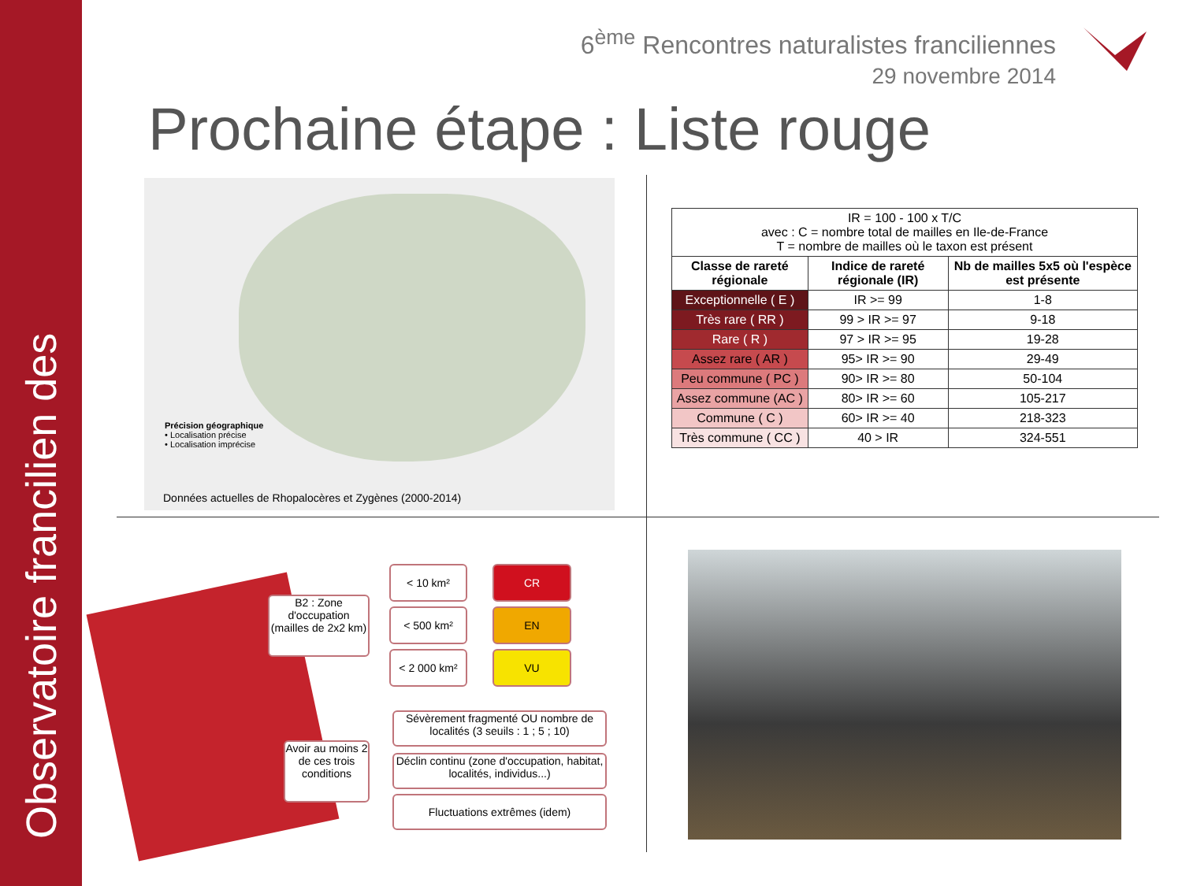Observatoire francilien des
6<sup>ème</sup> Rencontres naturalistes franciliennes
29 novembre 2014
Prochaine étape : Liste rouge
Précision géographique
• Localisation précise
• Localisation imprécise
Données actuelles de Rhopalocères et Zygènes (2000-2014)
| IR = 100 - 100 x T/C avec : C = nombre total de mailles en Ile-de-France T = nombre de mailles où le taxon est présent | | |
| Classe de rareté régionale | Indice de rareté régionale (IR) | Nb de mailles 5x5 où l'espèce est présente |
| Exceptionnelle ( E ) | IR >= 99 | 1-8 |
| Très rare ( RR ) | 99 > IR >= 97 | 9-18 |
| Rare ( R ) | 97 > IR >= 95 | 19-28 |
| Assez rare ( AR ) | 95> IR >= 90 | 29-49 |
| Peu commune ( PC ) | 90> IR >= 80 | 50-104 |
| Assez commune (AC ) | 80> IR >= 60 | 105-217 |
| Commune ( C ) | 60> IR >= 40 | 218-323 |
| Très commune ( CC ) | 40 > IR | 324-551 |
B2 : Zone d'occupation (mailles de 2x2 km)
< 10 km²
< 500 km²
< 2 000 km²
CR
EN
VU
Avoir au moins 2 de ces trois conditions
Sévèrement fragmenté OU nombre de localités (3 seuils : 1 ; 5 ; 10)
Déclin continu (zone d'occupation, habitat, localités, individus...)
Fluctuations extrêmes (idem)